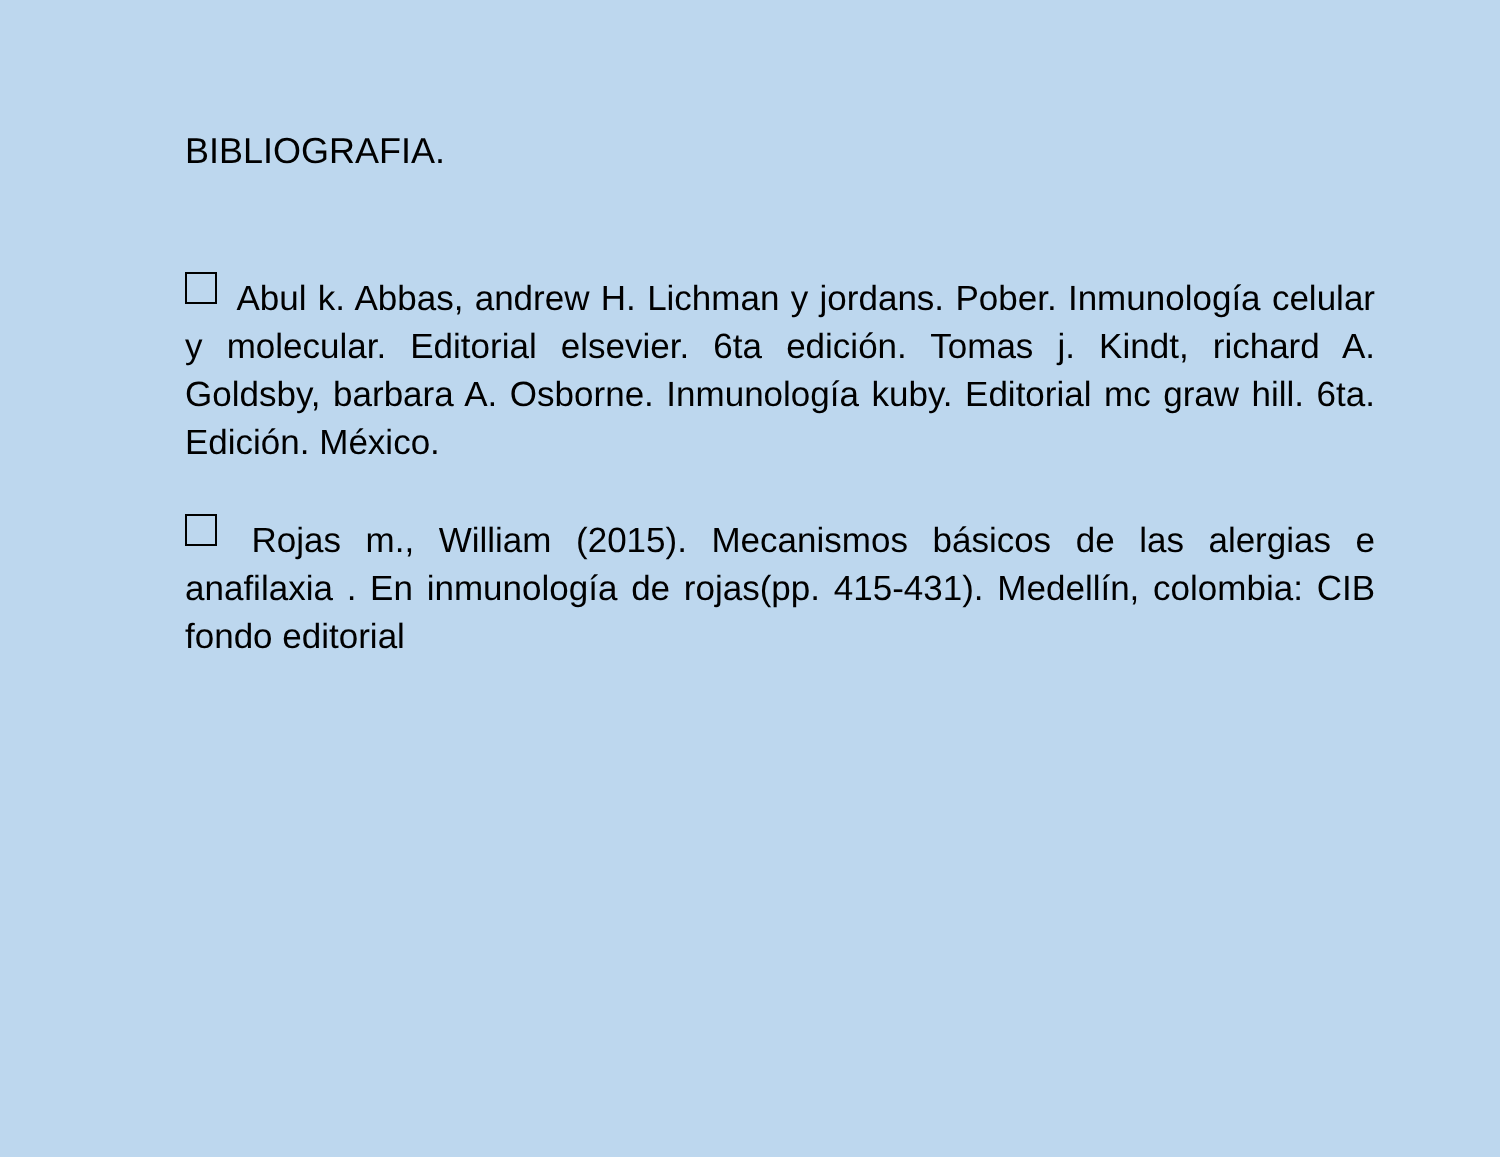BIBLIOGRAFIA.
Abul k. Abbas, andrew H. Lichman y jordans. Pober. Inmunología celular y molecular. Editorial elsevier. 6ta edición. Tomas j. Kindt, richard A. Goldsby, barbara A. Osborne. Inmunología kuby. Editorial mc graw hill. 6ta. Edición. México.
Rojas m., William (2015). Mecanismos básicos de las alergias e anafilaxia . En inmunología de rojas(pp. 415-431). Medellín, colombia: CIB fondo editorial